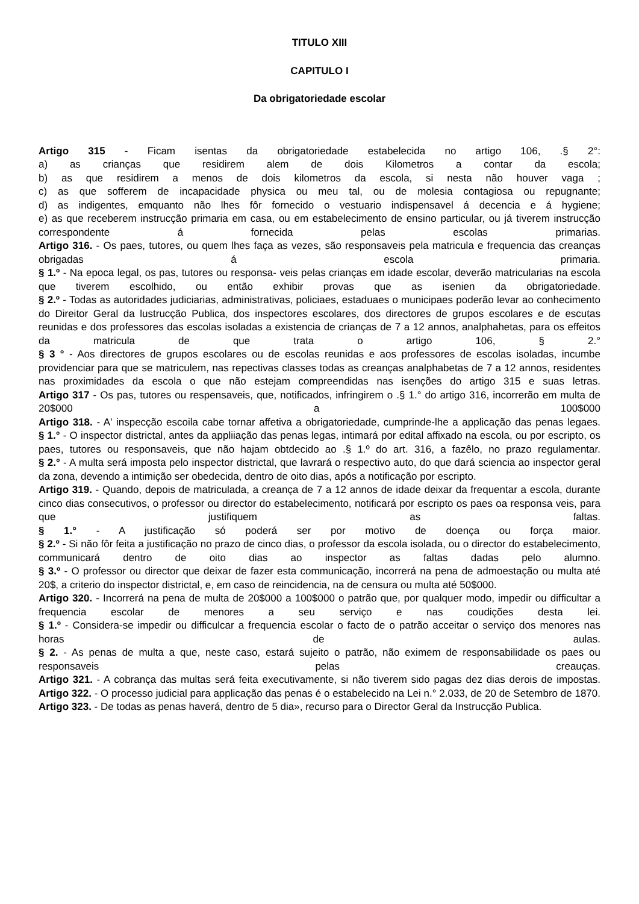TITULO XIII
CAPITULO I
Da obrigatoriedade escolar
Artigo 315 - Ficam isentas da obrigatoriedade estabelecida no artigo 106, .§ 2°:
a) as crianças que residirem alem de dois Kilometros a contar da escola;
b) as que residirem a menos de dois kilometros da escola, si nesta não houver vaga ;
c) as que sofferem de incapacidade physica ou meu tal, ou de molesia contagiosa ou repugnante;
d) as indigentes, emquanto não lhes fôr fornecido o vestuario indispensavel á decencia e á hygiene;
e) as que receberem instrucção primaria em casa, ou em estabelecimento de ensino particular, ou já tiverem instrucção correspondente á fornecida pelas escolas primarias.
Artigo 316. - Os paes, tutores, ou quem lhes faça as vezes, são responsaveis pela matricula e frequencia das creanças obrigadas á escola primaria.
§ 1.º - Na epoca legal, os pas, tutores ou responsa- veis pelas crianças em idade escolar, deverão matricularias na escola que tiverem escolhido, ou então exhibir provas que as isenien da obrigatoriedade.
§ 2.º - Todas as autoridades judiciarias, administrativas, policiaes, estaduaes o municipaes poderão levar ao conhecimento do Direitor Geral da lustrucção Publica, dos inspectores escolares, dos directores de grupos escolares e de escutas reunidas e dos professores das escolas isoladas a existencia de crianças de 7 a 12 annos, analphahetas, para os effeitos da matricula de que trata o artigo 106, § 2.°
§ 3 ° - Aos directores de grupos escolares ou de escolas reunidas e aos professores de escolas isoladas, incumbe providenciar para que se matriculem, nas repectivas classes todas as creanças analphabetas de 7 a 12 annos, residentes nas proximidades da escola o que não estejam compreendidas nas isenções do artigo 315 e suas letras.
Artigo 317 - Os pas, tutores ou respensaveis, que, notificados, infringirem o .§ 1.° do artigo 316, incorrerão em multa de 20$000 a 100$000
Artigo 318. - A' inspecção escoila cabe tornar affetiva a obrigatoriedade, cumprinde-lhe a applicação das penas legaes.
§ 1.° - O inspector districtal, antes da appliiação das penas legas, intimará por edital affixado na escola, ou por escripto, os paes, tutores ou responsaveis, que não hajam obtdecido ao .§ 1.º do art. 316, a fazêlo, no prazo regulamentar.
§ 2.° - A multa será imposta pelo inspector districtal, que lavrará o respectivo auto, do que dará sciencia ao inspector geral da zona, devendo a intimição ser obedecida, dentro de oito dias, após a notificação por escripto.
Artigo 319. - Quando, depois de matriculada, a creança de 7 a 12 annos de idade deixar da frequentar a escola, durante cinco dias consecutivos, o professor ou director do estabelecimento, notificará por escripto os paes oa responsa veis, para que justifiquem as faltas.
§ 1.° - A justificação só poderá ser por motivo de doença ou força maior.
§ 2.º - Si não fôr feita a justificação no prazo de cinco dias, o professor da escola isolada, ou o director do estabelecimento, communicará dentro de oito dias ao inspector as faltas dadas pelo alumno.
§ 3.º - O professor ou director que deixar de fazer esta communicação, incorrerá na pena de admoestação ou multa até 20$, a criterio do inspector districtal, e, em caso de reincidencia, na de censura ou multa até 50$000.
Artigo 320. - Incorrerá na pena de multa de 20$000 a 100$000 o patrão que, por qualquer modo, impedir ou difficultar a frequencia escolar de menores a seu serviço e nas coudições desta lei.
§ 1.º - Considera-se impedir ou difficulcar a frequencia escolar o facto de o patrão acceitar o serviço dos menores nas horas de aulas.
§ 2. - As penas de multa a que, neste caso, estará sujeito o patrão, não eximem de responsabilidade os paes ou responsaveis pelas creauças.
Artigo 321. - A cobrança das multas será feita executivamente, si não tiverem sido pagas dez dias derois de impostas.
Artigo 322. - O processo judicial para applicação das penas é o estabelecido na Lei n.° 2.033, de 20 de Setembro de 1870.
Artigo 323. - De todas as penas haverá, dentro de 5 dia», recurso para o Director Geral da Instrucção Publica.